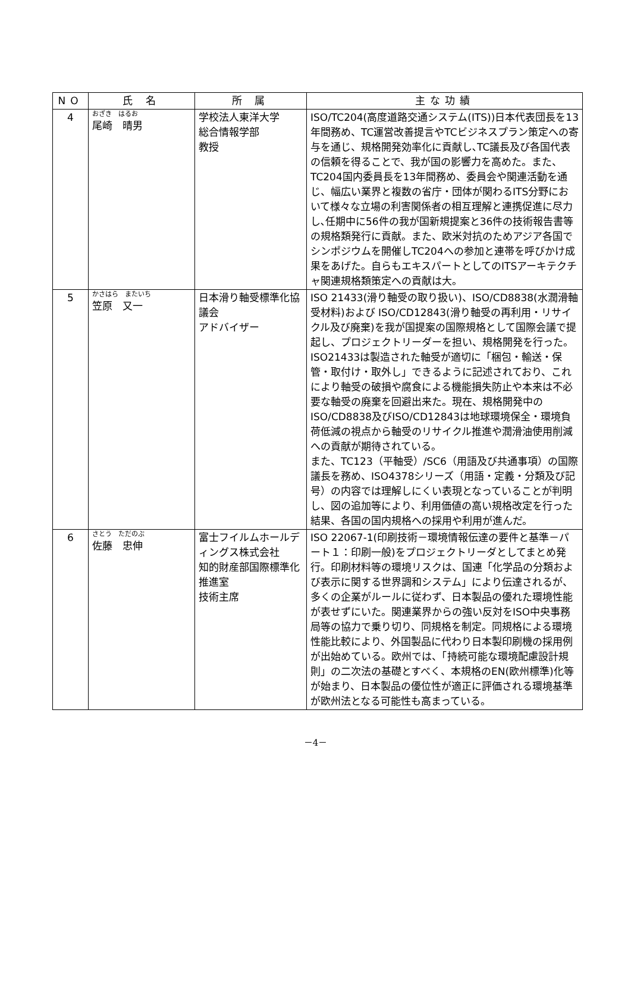| NO | 氏 名 | 所 属 | 主な功績 |
| --- | --- | --- | --- |
| 4 | おざき はるお 尾崎 晴男 | 学校法人東洋大学 総合情報学部 教授 | ISO/TC204(高度道路交通システム(ITS))日本代表団長を13年間務め、TC運営改善提言やTCビジネスプラン策定への寄与を通じ、規格開発効率化に貢献し､TC議長及び各国代表の信頼を得ることで、我が国の影響力を高めた。また、TC204国内委員長を13年間務め、委員会や関連活動を通じ、幅広い業界と複数の省庁・団体が関わるITS分野において様々な立場の利害関係者の相互理解と連携促進に尽力し､任期中に56件の我が国新規提案と36件の技術報告書等の規格類発行に貢献。また、欧米対抗のためアジア各国でシンポジウムを開催しTC204への参加と連帯を呼びかけ成果をあげた。自らもエキスパートとしてのITSアーキテクチャ関連規格類策定への貢献は大。 |
| 5 | かさはら またいち 笠原 又一 | 日本滑り軸受標準化協議会 アドバイザー | ISO 21433(滑り軸受の取り扱い)、ISO/CD8838(水潤滑軸受材料)および ISO/CD12843(滑り軸受の再利用・リサイクル及び廃棄)を我が国提案の国際規格として国際会議で提起し、プロジェクトリーダーを担い、規格開発を行った。ISO21433は製造された軸受が適切に「梱包・輸送・保管・取付け・取外し」できるように記述されており、これにより軸受の破損や腐食による機能損失防止や本来は不必要な軸受の廃棄を回避出来た。現在、規格開発中のISO/CD8838及びISO/CD12843は地球環境保全・環境負荷低減の視点から軸受のリサイクル推進や潤滑油使用削減への貢献が期待されている。 また、TC123（平軸受）/SC6（用語及び共通事項）の国際議長を務め、ISO4378シリーズ（用語・定義・分類及び記号）の内容では理解しにくい表現となっていることが判明し、図の追加等により、利用価値の高い規格改定を行った結果、各国の国内規格への採用や利用が進んだ。 |
| 6 | さとう ただのぶ 佐藤 忠伸 | 富士フイルムホールディングス株式会社 知的財産部国際標準化推進室 技術主席 | ISO 22067-1(印刷技術－環境情報伝達の要件と基準－パート１：印刷一般)をプロジェクトリーダとしてまとめ発行。印刷材料等の環境リスクは、国連「化学品の分類および表示に関する世界調和システム」により伝達されるが、多くの企業がルールに従わず、日本製品の優れた環境性能が表せずにいた。関連業界からの強い反対をISO中央事務局等の協力で乗り切り、同規格を制定。同規格による環境性能比較により、外国製品に代わり日本製印刷機の採用例が出始めている。欧州では、「持続可能な環境配慮設計規則」の二次法の基礎とすべく、本規格のEN(欧州標準)化等が始まり、日本製品の優位性が適正に評価される環境基準が欧州法となる可能性も高まっている。 |
－4－